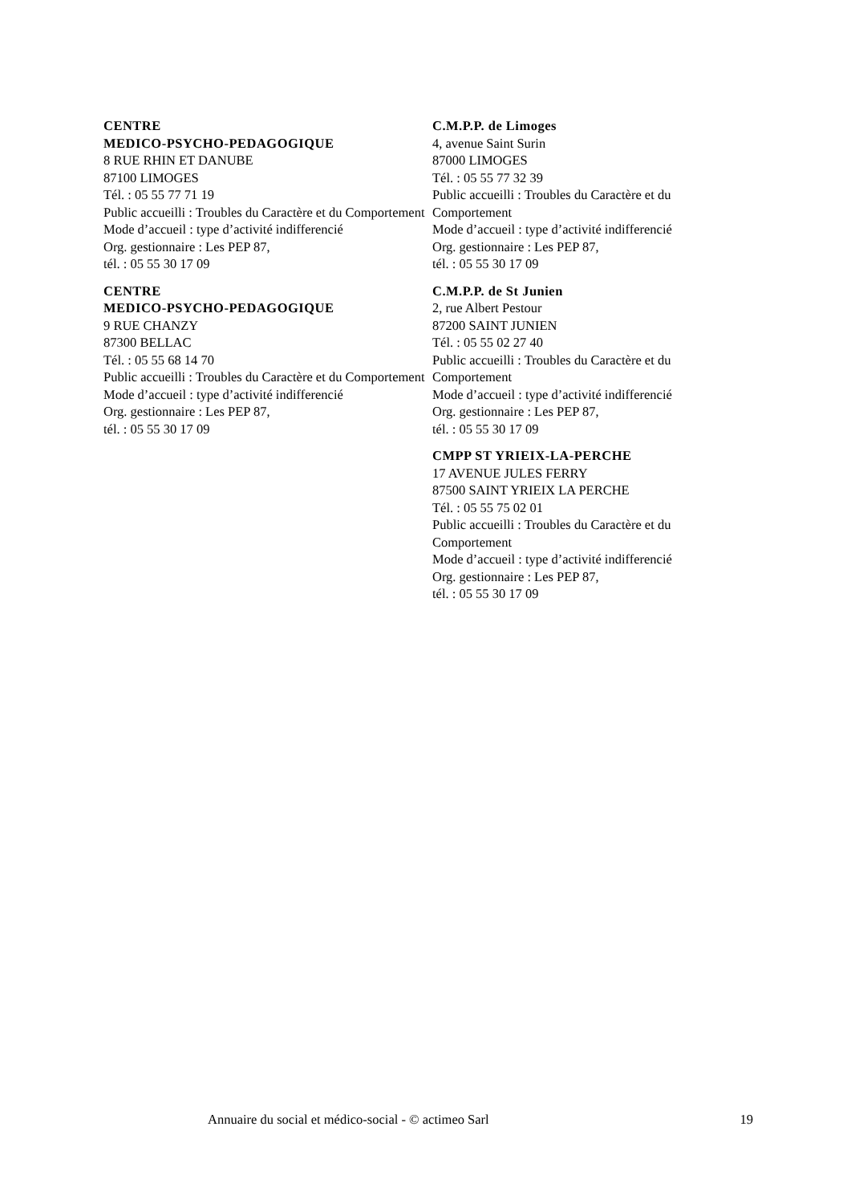CENTRE
MEDICO-PSYCHO-PEDAGOGIQUE
8 RUE RHIN ET DANUBE
87100 LIMOGES
Tél. : 05 55 77 71 19
Public accueilli : Troubles du Caractère et du Comportement
Mode d’accueil : type d’activité indifferencié
Org. gestionnaire : Les PEP 87,
tél. : 05 55 30 17 09
CENTRE
MEDICO-PSYCHO-PEDAGOGIQUE
9 RUE CHANZY
87300 BELLAC
Tél. : 05 55 68 14 70
Public accueilli : Troubles du Caractère et du Comportement
Mode d’accueil : type d’activité indifferencié
Org. gestionnaire : Les PEP 87,
tél. : 05 55 30 17 09
C.M.P.P. de Limoges
4, avenue Saint Surin
87000 LIMOGES
Tél. : 05 55 77 32 39
Public accueilli : Troubles du Caractère et du Comportement
Mode d’accueil : type d’activité indifferencié
Org. gestionnaire : Les PEP 87,
tél. : 05 55 30 17 09
C.M.P.P. de St Junien
2, rue Albert Pestour
87200 SAINT JUNIEN
Tél. : 05 55 02 27 40
Public accueilli : Troubles du Caractère et du Comportement
Mode d’accueil : type d’activité indifferencié
Org. gestionnaire : Les PEP 87,
tél. : 05 55 30 17 09
CMPP ST YRIEIX-LA-PERCHE
17 AVENUE JULES FERRY
87500 SAINT YRIEIX LA PERCHE
Tél. : 05 55 75 02 01
Public accueilli : Troubles du Caractère et du Comportement
Mode d’accueil : type d’activité indifferencié
Org. gestionnaire : Les PEP 87,
tél. : 05 55 30 17 09
Annuaire du social et médico-social - © actimeo Sarl 19